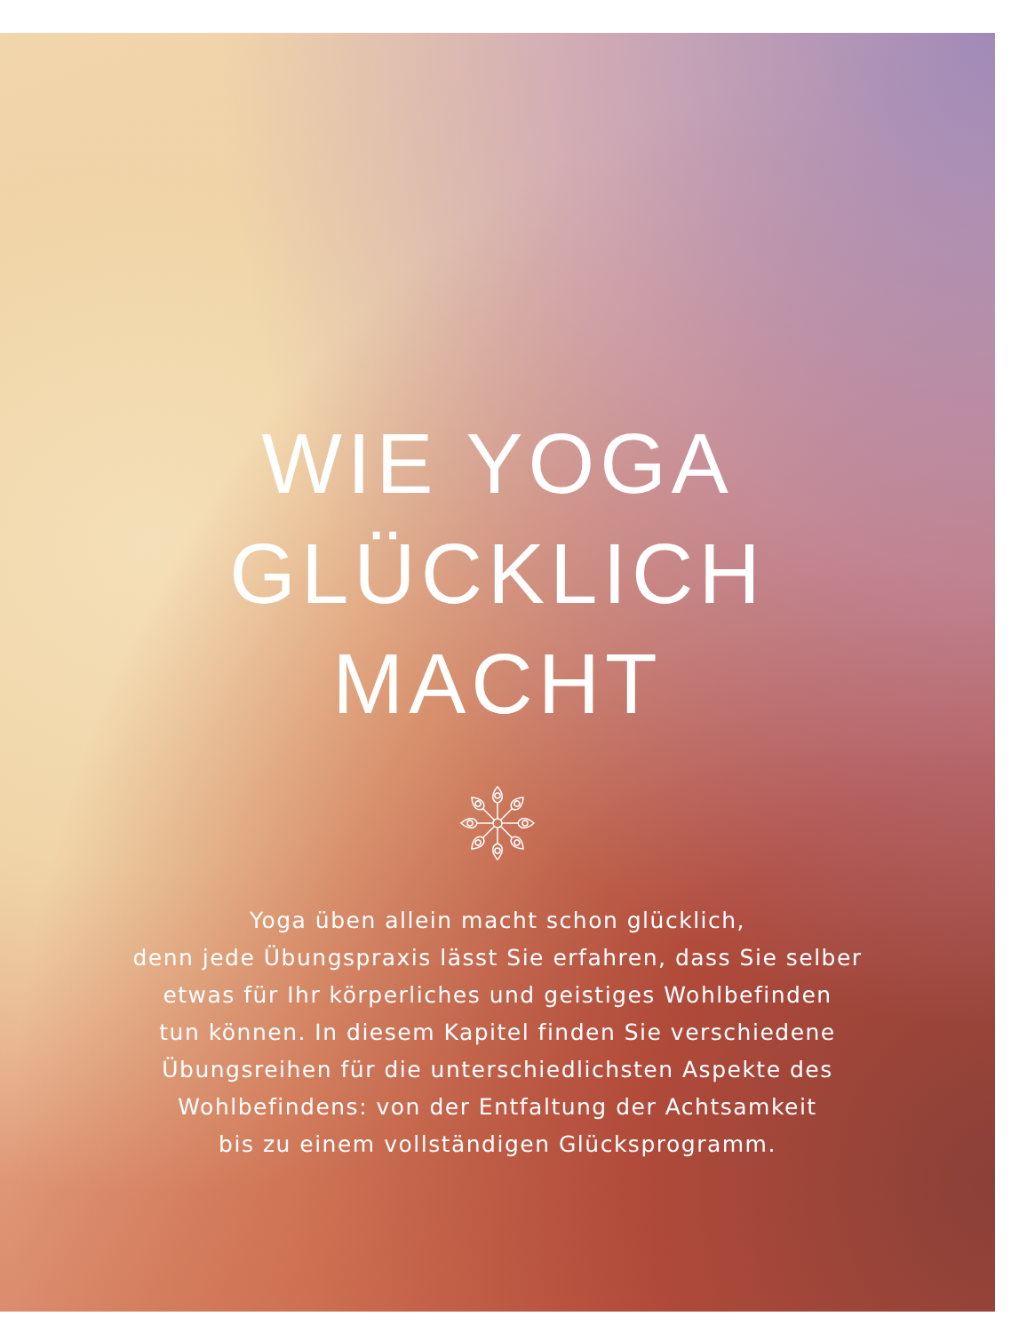WIE YOGA
GLÜCKLICH
MACHT
Yoga üben allein macht schon glücklich,
denn jede Übungspraxis lässt Sie erfahren, dass Sie selber
etwas für Ihr körperliches und geistiges Wohlbefinden
tun können. In diesem Kapitel finden Sie verschiedene
Übungsreihen für die unterschiedlichsten Aspekte des
Wohlbefindens: von der Entfaltung der Achtsamkeit
bis zu einem vollständigen Glücksprogramm.